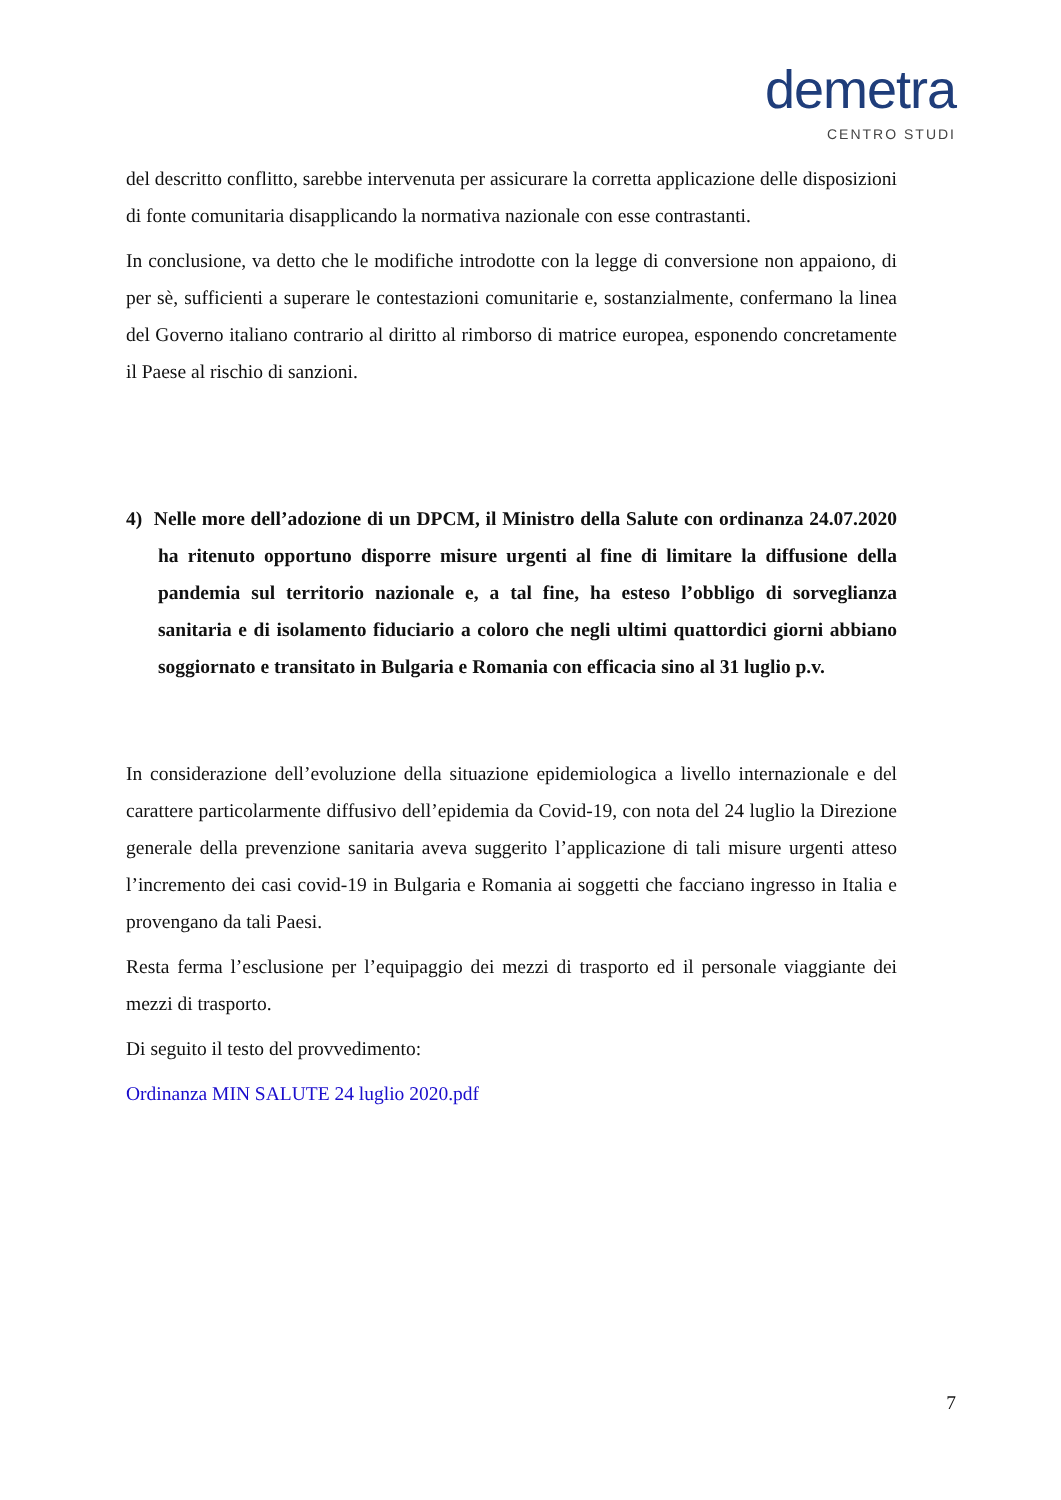demetra
CENTRO STUDI
del descritto conflitto, sarebbe intervenuta per assicurare la corretta applicazione delle disposizioni di fonte comunitaria disapplicando la normativa nazionale con esse contrastanti.
In conclusione, va detto che le modifiche introdotte con la legge di conversione non appaiono, di per sè, sufficienti a superare le contestazioni comunitarie e, sostanzialmente, confermano la linea del Governo italiano contrario al diritto al rimborso di matrice europea, esponendo concretamente il Paese al rischio di sanzioni.
4) Nelle more dell’adozione di un DPCM, il Ministro della Salute con ordinanza 24.07.2020 ha ritenuto opportuno disporre misure urgenti al fine di limitare la diffusione della pandemia sul territorio nazionale e, a tal fine, ha esteso l’obbligo di sorveglianza sanitaria e di isolamento fiduciario a coloro che negli ultimi quattordici giorni abbiano soggiornato e transitato in Bulgaria e Romania con efficacia sino al 31 luglio p.v.
In considerazione dell’evoluzione della situazione epidemiologica a livello internazionale e del carattere particolarmente diffusivo dell’epidemia da Covid-19, con nota del 24 luglio la Direzione generale della prevenzione sanitaria aveva suggerito l’applicazione di tali misure urgenti atteso l’incremento dei casi covid-19 in Bulgaria e Romania ai soggetti che facciano ingresso in Italia e provengano da tali Paesi.
Resta ferma l’esclusione per l’equipaggio dei mezzi di trasporto ed il personale viaggiante dei mezzi di trasporto.
Di seguito il testo del provvedimento:
Ordinanza MIN SALUTE 24 luglio 2020.pdf
7